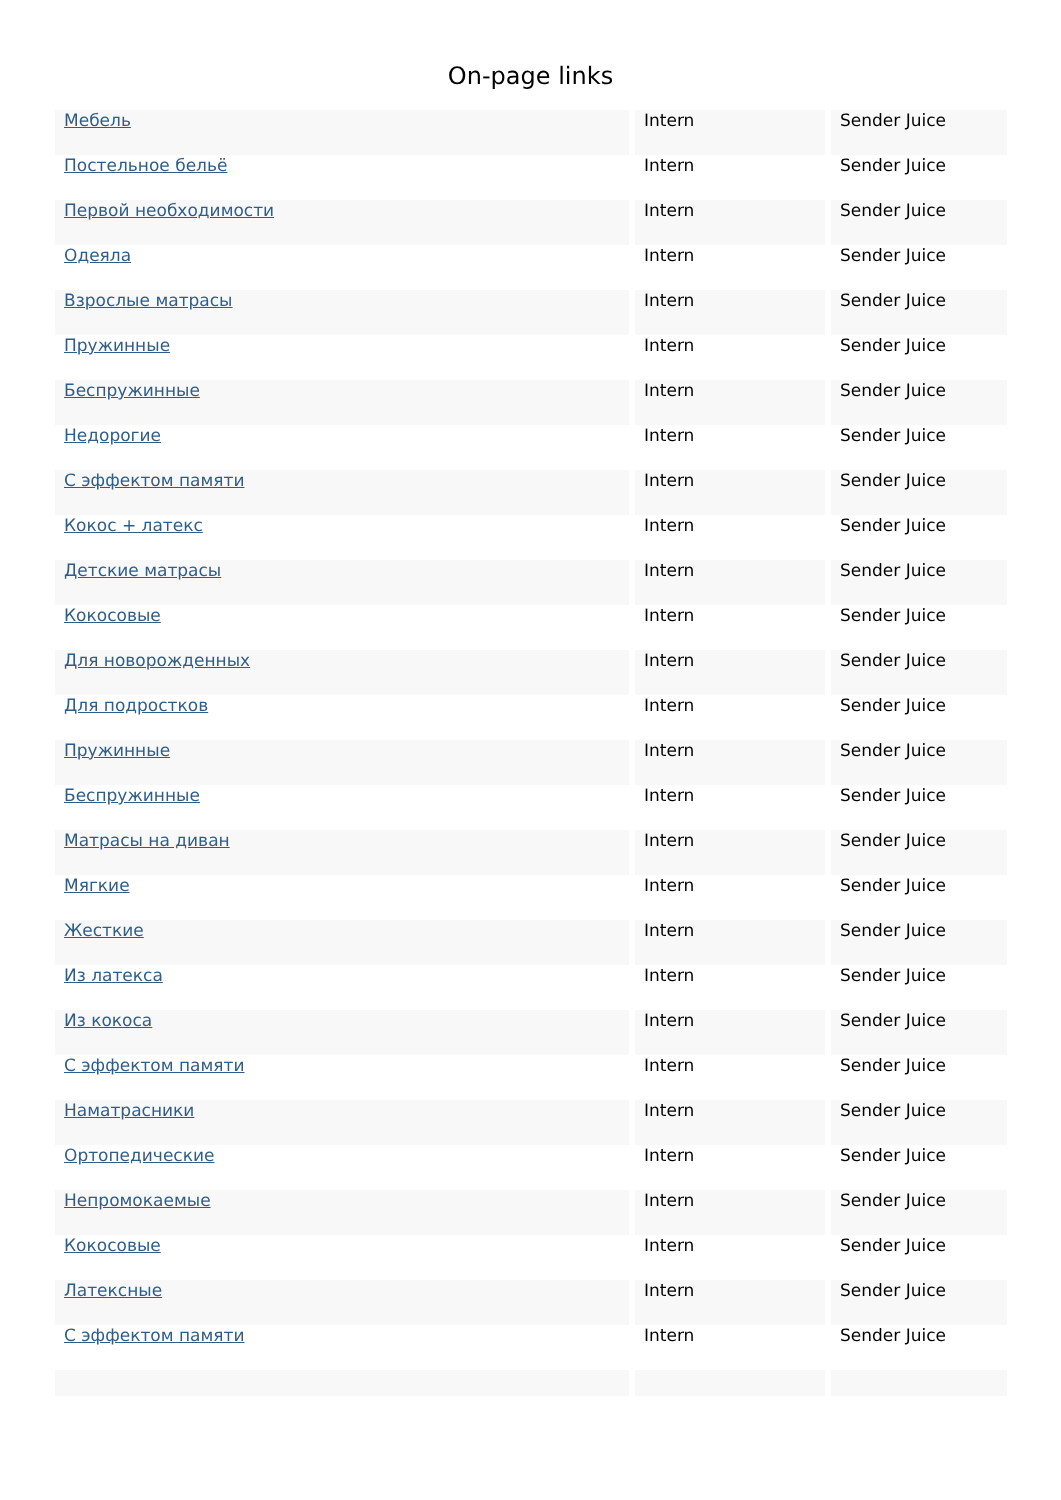On-page links
| Мебель | Intern | Sender Juice |
| Постельное бельё | Intern | Sender Juice |
| Первой необходимости | Intern | Sender Juice |
| Одеяла | Intern | Sender Juice |
| Взрослые матрасы | Intern | Sender Juice |
| Пружинные | Intern | Sender Juice |
| Беспружинные | Intern | Sender Juice |
| Недорогие | Intern | Sender Juice |
| С эффектом памяти | Intern | Sender Juice |
| Кокос + латекс | Intern | Sender Juice |
| Детские матрасы | Intern | Sender Juice |
| Кокосовые | Intern | Sender Juice |
| Для новорожденных | Intern | Sender Juice |
| Для подростков | Intern | Sender Juice |
| Пружинные | Intern | Sender Juice |
| Беспружинные | Intern | Sender Juice |
| Матрасы на диван | Intern | Sender Juice |
| Мягкие | Intern | Sender Juice |
| Жесткие | Intern | Sender Juice |
| Из латекса | Intern | Sender Juice |
| Из кокоса | Intern | Sender Juice |
| С эффектом памяти | Intern | Sender Juice |
| Наматрасники | Intern | Sender Juice |
| Ортопедические | Intern | Sender Juice |
| Непромокаемые | Intern | Sender Juice |
| Кокосовые | Intern | Sender Juice |
| Латексные | Intern | Sender Juice |
| С эффектом памяти | Intern | Sender Juice |